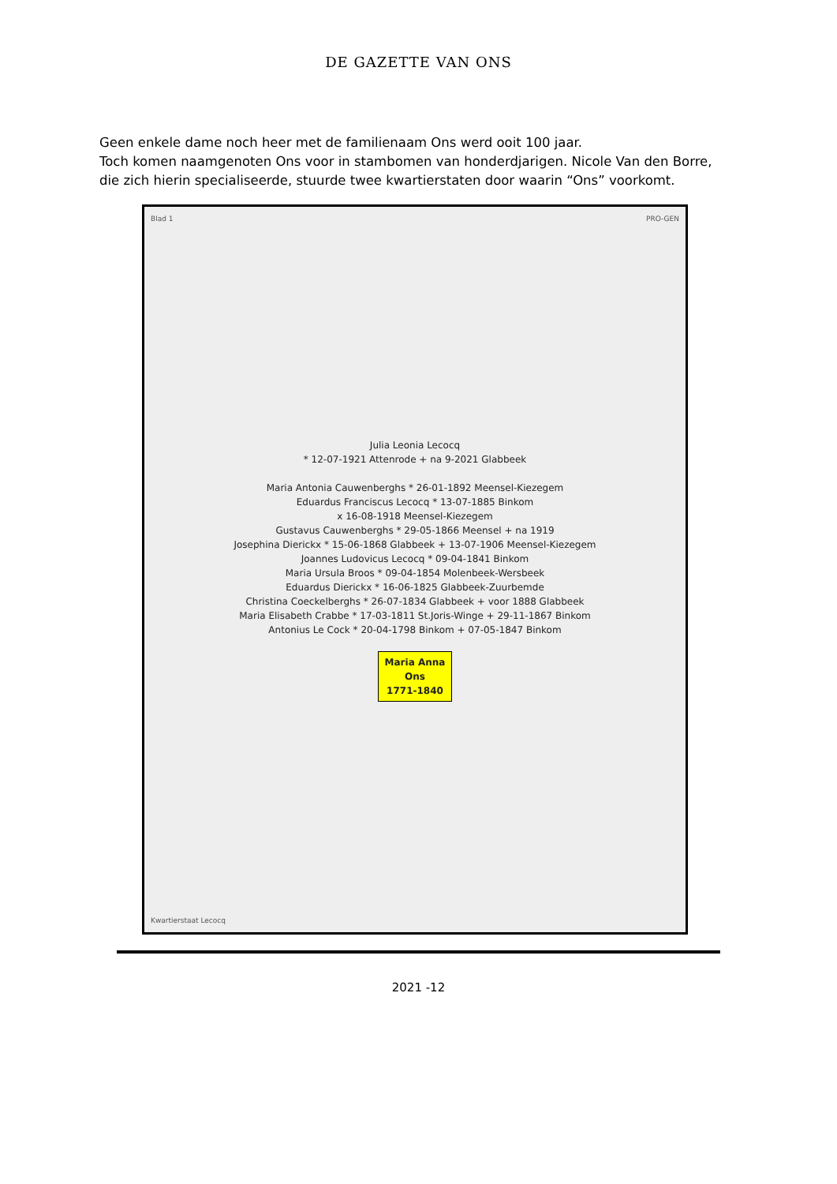DE GAZETTE VAN ONS
Geen enkele dame noch heer met de familienaam Ons werd ooit 100 jaar.
Toch komen naamgenoten Ons voor in stambomen van honderdjarigen. Nicole Van den Borre, die zich hierin specialiseerde, stuurde twee kwartierstaten door waarin “Ons” voorkomt.
Blad 1 PRO-GEN
Julia Leonia Lecocq
* 12-07-1921 Attenrode + na 9-2021 Glabbeek
Maria Antonia Cauwenberghs * 26-01-1892 Meensel-Kiezegem
Eduardus Franciscus Lecocq * 13-07-1885 Binkom
x 16-08-1918 Meensel-Kiezegem
Gustavus Cauwenberghs * 29-05-1866 Meensel + na 1919
Josephina Dierickx * 15-06-1868 Glabbeek + 13-07-1906 Meensel-Kiezegem
Joannes Ludovicus Lecocq * 09-04-1841 Binkom
Maria Ursula Broos * 09-04-1854 Molenbeek-Wersbeek
Eduardus Dierickx * 16-06-1825 Glabbeek-Zuurbemde
Christina Coeckelberghs * 26-07-1834 Glabbeek + voor 1888 Glabbeek
Maria Elisabeth Crabbe * 17-03-1811 St.Joris-Winge + 29-11-1867 Binkom
Antonius Le Cock * 20-04-1798 Binkom + 07-05-1847 Binkom
Maria Anna
Ons
1771-1840
Kwartierstaat Lecocq
2021 -12